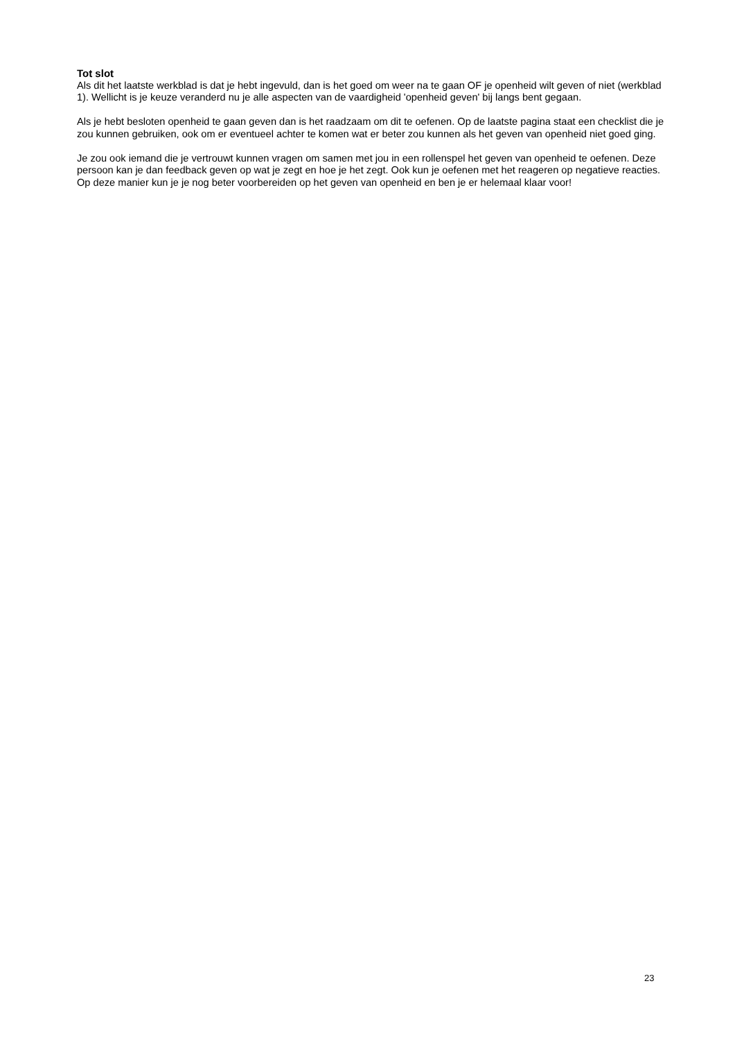Tot slot
Als dit het laatste werkblad is dat je hebt ingevuld, dan is het goed om weer na te gaan OF je openheid wilt geven of niet (werkblad 1). Wellicht is je keuze veranderd nu je alle aspecten van de vaardigheid 'openheid geven' bij langs bent gegaan.
Als je hebt besloten openheid te gaan geven dan is het raadzaam om dit te oefenen. Op de laatste pagina staat een checklist die je zou kunnen gebruiken, ook om er eventueel achter te komen wat er beter zou kunnen als het geven van openheid niet goed ging.
Je zou ook iemand die je vertrouwt kunnen vragen om samen met jou in een rollenspel het geven van openheid te oefenen. Deze persoon kan je dan feedback geven op wat je zegt en hoe je het zegt. Ook kun je oefenen met het reageren op negatieve reacties. Op deze manier kun je je nog beter voorbereiden op het geven van openheid en ben je er helemaal klaar voor!
23